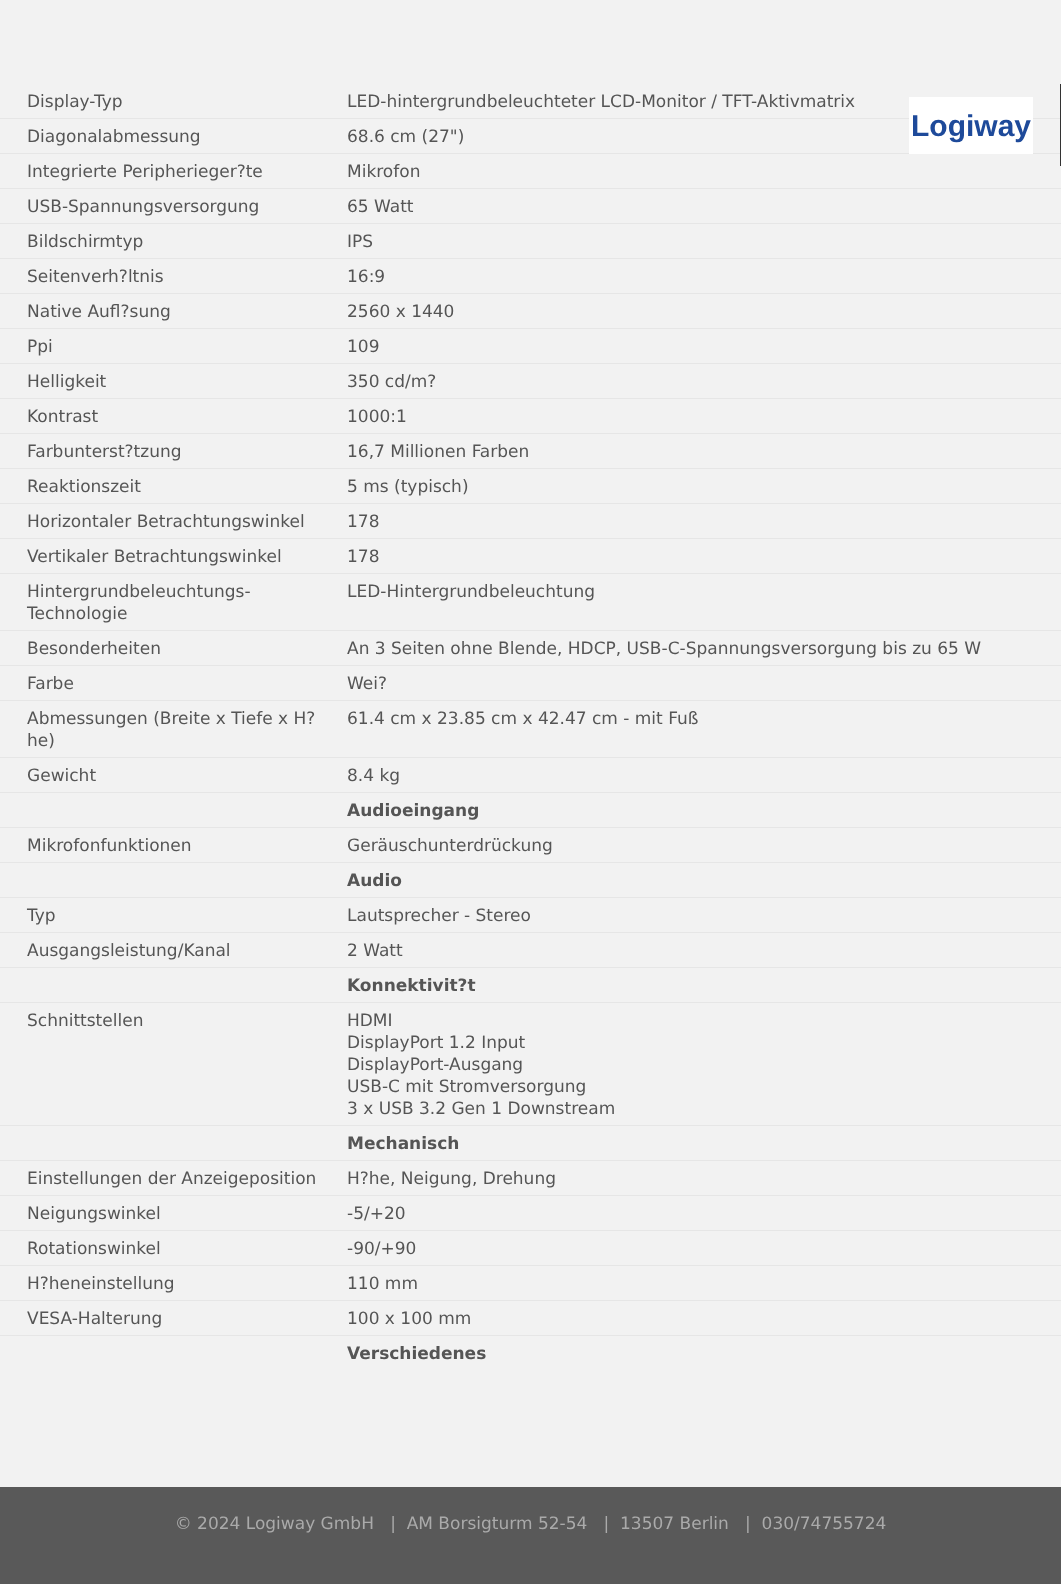Logiway
| Display-Typ | LED-hintergrundbeleuchteter LCD-Monitor / TFT-Aktivmatrix |
| Diagonalabmessung | 68.6 cm (27") |
| Integrierte Peripherieger?te | Mikrofon |
| USB-Spannungsversorgung | 65 Watt |
| Bildschirmtyp | IPS |
| Seitenverh?ltnis | 16:9 |
| Native Aufl?sung | 2560 x 1440 |
| Ppi | 109 |
| Helligkeit | 350 cd/m? |
| Kontrast | 1000:1 |
| Farbunterst?tzung | 16,7 Millionen Farben |
| Reaktionszeit | 5 ms (typisch) |
| Horizontaler Betrachtungswinkel | 178 |
| Vertikaler Betrachtungswinkel | 178 |
| Hintergrundbeleuchtungs-Technologie | LED-Hintergrundbeleuchtung |
| Besonderheiten | An 3 Seiten ohne Blende, HDCP, USB-C-Spannungsversorgung bis zu 65 W |
| Farbe | Wei? |
| Abmessungen (Breite x Tiefe x H?he) | 61.4 cm x 23.85 cm x 42.47 cm - mit Fuß |
| Gewicht | 8.4 kg |
| | Audioeingang |
| Mikrofonfunktionen | Geräuschunterdrückung |
| | Audio |
| Typ | Lautsprecher - Stereo |
| Ausgangsleistung/Kanal | 2 Watt |
| | Konnektivit?t |
| Schnittstellen | HDMI DisplayPort 1.2 Input DisplayPort-Ausgang USB-C mit Stromversorgung 3 x USB 3.2 Gen 1 Downstream |
| | Mechanisch |
| Einstellungen der Anzeigeposition | H?he, Neigung, Drehung |
| Neigungswinkel | -5/+20 |
| Rotationswinkel | -90/+90 |
| H?heneinstellung | 110 mm |
| VESA-Halterung | 100 x 100 mm |
| | Verschiedenes |
© 2024 Logiway GmbH | AM Borsigturm 52-54 | 13507 Berlin | 030/74755724